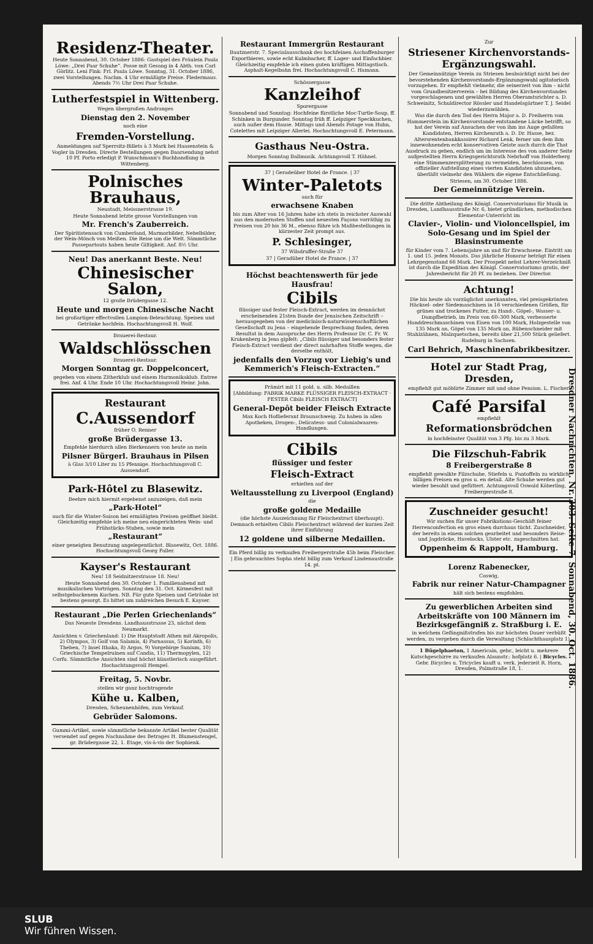Residenz-Theater.
Heute Sonnabend, 30. October 1886: Gastspiel des Fräulein Paula Löwe: „Drei Paar Schuhe“. Posse mit Gesang in 4 Abth. von Carl Görlitz. Leni Fink: Frl. Paula Löwe. Sonntag, 31. October 1886, zwei Vorstellungen. Nachm. 4 Uhr ermäßigte Preise. Fledermaus. Abends 7½ Uhr Drei Paar Schuhe.
Lutherfestspiel in Wittenberg.
Wegen übergroßen Andranges
Dienstag den 2. November
noch eine
Fremden-Vorstellung.
Anmeldungen auf Sperrsitz-Billets à 3 Mark bei Haasenstein & Vogler in Dresden. Directe Bestellungen gegen Baarsendung nebst 10 Pf. Porto erledigt P. Wunschmann's Buchhandlung in Wittenberg.
Polnisches Brauhaus,
Neustadt, Meissnerstrasse 19.
Heute Sonnabend letzte grosse Vorstellungen von
Mr. French's Zauberreich.
Der Spiritistensack von Cumberland, Marmorbilder, Nebelbilder, der Wein-Mönch von Meißen. Die Reise um die Welt. Sämmtliche Passepartouts haben heute Giltigkeit. Anf. 8½ Uhr.
Neu! Das anerkannt Beste. Neu!
Chinesischer Salon,
12 große Brüdergasse 12.
Heute und morgen Chinesische Nacht
bei großartiger effectvollen Lampion-Beleuchtung. Speisen und Getränke hochfein. Hochachtungsvoll H. Wolf.
Brauerei-Restaur.
Waldschlösschen
Brauerei-Restaur.
Morgen Sonntag gr. Doppelconcert,
gegeben von einem Zitherklub und einem Harmonikaklub. Entree frei. Anf. 4 Uhr. Ende 10 Uhr. Hochachtungsvoll Heinr. John.
Restaurant
C.Aussendorf
früher O. Renner
große Brüdergasse 13.
Empfehle hierdurch allen Bierkennern von heute an mein
Pilsner Bürgerl. Brauhaus in Pilsen
à Glas 3/10 Liter zu 15 Pfennige. Hochachtungsvoll C. Aussendorf.
Park-Hôtel zu Blasewitz.
Beehre mich hiermit ergebenst anzuzeigen, daß mein
„Park-Hotel“
auch für die Winter-Saison bei ermäßigten Preisen geöffnet bleibt. Gleichzeitig empfehle ich meine neu eingerichteten Wein- und Frühstücks-Stuben, sowie mein
„Restaurant“
einer geneigten Benutzung angelegentlichst. Blasewitz, Oct. 1886. Hochachtungsvoll Georg Faller.
Kayser's Restaurant
Neu! 18 Seidnitzerstrasse 18. Neu!
Heute Sonnabend den 30. October 1. Familienabend mit musikalischen Vorträgen. Sonntag den 31. Oct. Kirmesfest mit selbstgebackenem Kuchen. NB. Für gute Speisen und Getränke ist bestens gesorgt. Es bittet um zahlreichen Besuch E. Kayser.
Restaurant „Die Perlen Griechenlands“
Das Neueste Dresdens. Landhausstrasse 23, nächst dem Neumarkt.
Ansichten v. Griechenland: 1) Die Hauptstadt Athen mit Akropolis, 2) Olympos, 3) Golf von Salamis, 4) Parnassus, 5) Korinth, 6) Theben, 7) Insel Ithaka, 8) Argos, 9) Vorgebirge Sunium, 10) Griechische Tempelruinen auf Candia, 11) Thermopylen, 12) Corfu. Sämmtliche Ansichten sind höchst künstlerisch ausgeführt. Hochachtungsvoll Hempel.
Freitag, 5. Novbr.
stellen wir ganz hochtragende
Kühe u. Kalben,
Dresden, Scheunenhöfen, zum Verkauf.
Gebrüder Salomons.
Gummi-Artikel, sowie sämmtliche bekannte Artikel bester Qualität versendet auf gegen Nachnahme des Betrages H. Blumenstengel, gr. Brüdergasse 22, 1. Etage, vis-à-vis der Sophienk.
Restaurant Immergrün Restaurant
Bautznerstr. 7. Specialausschank des hochfeinen Aschaffenburger Exportbieres, sowie echt Kulmbacher, ff. Lager- und Einfachbier. Gleichzeitig empfehle ich einen guten kräftigen Mittagstisch. Asphalt-Kegelbahn frei. Hochachtungsvoll C. Hamann.
Schössergasse
Kanzleihof
Sporergasse
Sonnabend und Sonntag: Hochfeine fürstliche Moc-Turtle-Soup, ff. Schinken in Burgunder. Sonntag früh ff. Leipziger Speckkuchen, auch außer dem Hause. Mittags und Abends Potage von Huhn, Cotelettes mit Leipziger Allerlei. Hochachtungsvoll E. Petermann.
Gasthaus Neu-Ostra.
Morgen Sonntag Ballmusik. Achtungsvoll T. Hähnel.
37 | Geradeüber Hotel de France. | 37
Winter-Paletots
auch für
erwachsene Knaben
bis zum Alter von 16 Jahren habe ich stets in reichster Auswahl aus den modernsten Stoffen und neuesten Façons vorräthig zu Preisen von 20 bis 36 M., ebenso führe ich Maßbestellungen in kürzester Zeit prompt aus.
P. Schlesinger,
37 Wilsdruffer-Straße 37
37 | Geradüber Hotel de France. | 37
Höchst beachtenswerth für jede Hausfrau!
Cibils
flüssiger und fester Fleisch-Extract, werden im demnächst erscheinenden 21sten Bande der Jenaischen Zeitschrift – herausgegeben von der medicinisch-naturwissenschaftlichen Gesellschaft zu Jena – eingehende Besprechung finden, deren Resultat in dem Ausspruche des Herrn Professor Dr. C. Fr. W. Krukenberg in Jena gipfelt: „Cibils flüssiger und besonders fester Fleisch-Extract verdient der direct nahrhaften Stoffe wegen, die derselbe enthält,
jedenfalls den Vorzug vor Liebig's und Kemmerich's Fleisch-Extracten.“
Prämirt mit 11 gold. u. silb. Medaillen
[Abbildung: FABRIK MARKE FLÜSSIGER FLEISCH-EXTRACT · FESTER Cibils FLEISCH EXTRACT]
General-Depôt beider Fleisch Extracte
Max Koch Hoflieferant Braunschweig. Zu haben in allen Apotheken, Drogen-, Delicatess- und Colonialwaaren-Handlungen.
Cibils
flüssiger und fester
Fleisch-Extract
erhielten auf der
Weltausstellung zu Liverpool (England)
die
große goldene Medaille
(die höchste Auszeichnung für Fleischextract überhaupt). Demnach erhielten Cibils Fleischextract während der kurzen Zeit ihrer Einführung
12 goldene und silberne Medaillen.
Ein Pferd billig zu verkaufen Freibergerstraße 45b beim Fleischer. | Ein gebrauchtes Sopha steht billig zum Verkauf Lindenaustraße 14. pt.
Zur
Striesener Kirchenvorstands-Ergänzungswahl.
Der Gemeinnützige Verein zu Striesen beabsichtigt nicht bei der bevorstehenden Kirchenvorstands-Ergänzungswahl agitatorisch vorzugehen. Er empfiehlt vielmehr, die seinerzeit von ihm – nicht vom Grundbesitzerverein – bei Bildung des Kirchenvorstandes vorgeschlagenen und gewählten Herren Oberamtsrichter a. D. Schweinitz, Schuldirector Rössler und Handelsgärtner T. J. Seidel wiederzuwählen.
Was die durch den Tod des Herrn Major a. D. Freiherrn von Hammerstein im Kirchenvorstande entstandene Lücke betrifft, so hat der Verein auf Ansuchen der von ihm ins Auge gefaßten Kandidaten, Herren Kirchenrath a. D. Dr. Hasse, bez. Altersrentenbankkassirer Richard Lenk, ferner um dem ihm innewohnenden echt konservativen Geiste auch durch die That Ausdruck zu geben, endlich um im Interesse des von anderer Seite aufgestellten Herrn Kriegsgerichtsrath Nebrhoff von Holderberg eine Stimmenzersplitterung zu vermeiden, beschlossen, von offizieller Aufstellung eines vierten Kandidaten abzusehen, überläßt vielmehr den Wählern die eigene Entschließung.
Striesen, am 30. October 1886.
Der Gemeinnützige Verein.
Die dritte Abtheilung des Königl. Conservatoriums für Musik in Dresden, Landhausstraße Nr. 6, bietet gründlichen, methodischen Elementar-Unterricht im
Clavier-, Violin- und Violoncellspiel, im Solo-Gesang und im Spiel der Blasinstrumente
für Kinder vom 7. Lebensjahre an und für Erwachsene. Eintritt am 1. und 15. jeden Monats. Das jährliche Honorar beträgt für einen Lehrgegenstand 66 Mark. Der Prospekt nebst Lehrer-Verzeichniß ist durch die Expedition des Königl. Conservatoriums gratis, der Jahresbericht für 20 Pf. zu beziehen. Der Director.
Achtung!
Die bis heute als vorzüglichst anerkannten, viel preisgekrönten Häcksel- oder Siedemaschinen in 16 verschiedenen Größen, für grünes und trockenes Futter, zu Hand-, Göpel-, Wasser- u. Dampfbetrieb, im Preis von 60–300 Mark, verbesserte Handdreschmaschinen von Eisen von 100 Mark, Holzgestelle von 135 Mark an, Göpel von 135 Mark an, Rübenschneider mit Stahlzähnen, Malzquetschen, bereits über 21,500 Stück geliefert. Radeburg in Sachsen.
Carl Behrich, Maschinenfabrikbesitzer.
Hotel zur Stadt Prag, Dresden,
empfiehlt gut möblirte Zimmer mit und ohne Pension. L. Fischer.
Café Parsifal
empfiehlt
Reformationsbrödchen
in hochfeinster Qualität von 3 Pfg. bis zu 3 Mark.
Die Filzschuh-Fabrik
8 Freibergerstraße 8
empfiehlt gewalkte Filzschuhe, Stiefeln u. Pantoffeln zu wirklich billigen Preisen en gros u. en detail. Alte Schuhe werden gut wieder besohlt und gefüttert. Achtungsvoll Oswald Köberling, Freibergerstraße 8.
Zuschneider gesucht!
Wir suchen für unser Fabrikations-Geschäft feiner Herrenconfection en gros einen durchaus tücht. Zuschneider, der bereits in einem solchen gearbeitet und besonders Reise- und Jagdröcke, Havelocks, Ulster etc. zugeschnitten hat.
Oppenheim & Rappolt, Hamburg.
Lorenz Rabenecker,
Coswig,
Fabrik nur reiner Natur-Champagner
hält sich bestens empfohlen.
Zu gewerblichen Arbeiten sind Arbeitskräfte von 100 Männern im Bezirksgefängniß z. Straßburg i. E.
in welchem Gefängnißstrafen bis zur höchsten Dauer verbüßt werden, zu vergeben durch die Verwaltung (Schlachthausplatz 1).
1 Bügelphaeton, 1 Americain, gebr., leicht u. mehrere Kutschgeschirre zu verkaufen Alaunstr.: hofplatz 6. | Bicycles. Gebr. Bicycles u. Tricycles kauft u. verk. jederzeit R. Horn, Dresden, Palmstraße 18, 1.
Dresdner Nachrichten. Nr. 303. Seite 7. Sonnabend, 30. Oct. 1886.
SLUB
Wir führen Wissen.